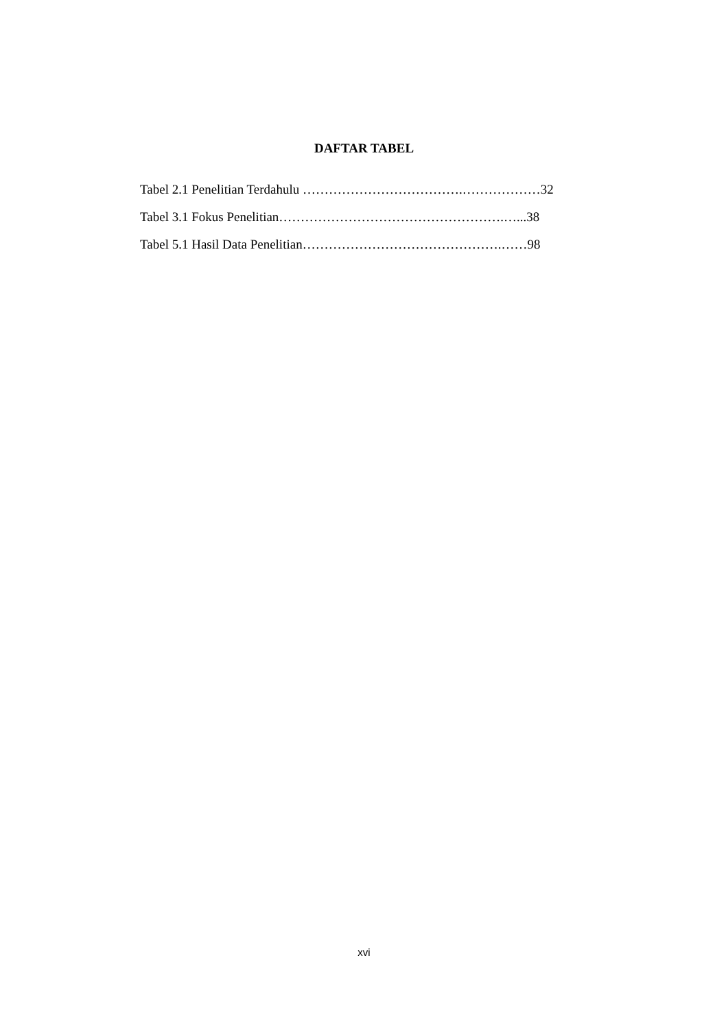DAFTAR TABEL
Tabel 2.1 Penelitian Terdahulu ……………………………….………………32
Tabel 3.1 Fokus Penelitian…………………………………………….…...38
Tabel 5.1 Hasil Data Penelitian……………………………………….……98
xvi